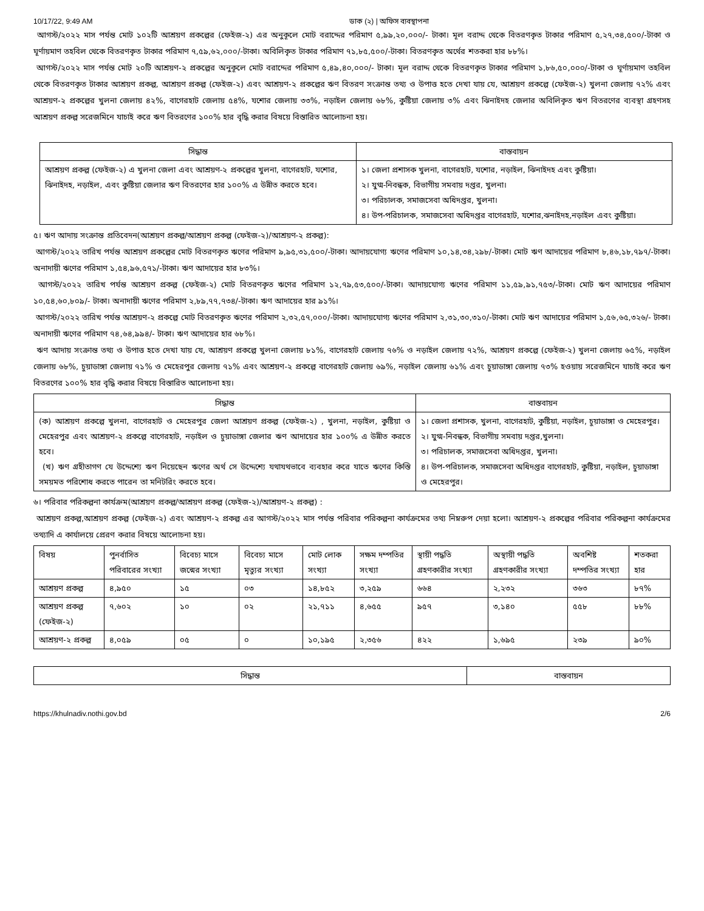10/17/22, 9:49 AM ডাক (২) | অফিস ব্যবস্থাপনা
আগস্ট/২০২২ মাস পর্যন্ত মোট ১০২টি আশ্রয়ণ প্রকল্পের (ফেইজ-২) এর অনুকূলে মোট বরাদ্দের পরিমাণ ৫,৯৯,২০,০০০/- টাকা। মূল বরাদ্দ থেকে বিতরণকৃত টাকার পরিমাণ ৫,২৭,৩৪,৫০০/-টাকা ও ঘূর্ণায়মাণ তহবিল থেকে বিতরণকৃত টাকার পরিমাণ ৭,৫৯,৬২,০০০/-টাকা। অবিলিকৃত টাকার পরিমাণ ৭১,৮৫,৫০০/-টাকা। বিতরণকৃত অর্থের শতকরা হার ৮৮%।
আগস্ট/২০২২ মাস পর্যন্ত মোট ২০টি আশ্রয়ণ-২ প্রকল্পের অনুকূলে মোট বরাদ্দের পরিমাণ ৫,৪৯,৪০,০০০/- টাকা। মূল বরাদ্দ থেকে বিতরণকৃত টাকার পরিমাণ ১,৮৬,৫০,০০০/-টাকা ও ঘূর্ণায়মাণ তহবিল থেকে বিতরণকৃত টাকার আশ্রয়ণ প্রকল্প, আশ্রয়ণ প্রকল্প (ফেইজ-২) এবং আশ্রয়ণ-২ প্রকল্পের ঋণ বিতরণ সংক্রান্ত তথ্য ও উপাত্ত হতে দেখা যায় যে, আশ্রয়ণ প্রকল্পে (ফেইজ-২) খুলনা জেলায় ৭২% এবং আশ্রয়ণ-২ প্রকল্পের খুলনা জেলায় ৪২%, বাগেরহাট জেলায় ৫৪%, যশোর জেলায় ৩৩%, নড়াইল জেলায় ৬৮%, কুষ্টিয়া জেলায় ৩% এবং ঝিনাইদহ জেলার অবিলিকৃত ঋণ বিতরণের ব্যবস্থা গ্রহণসহ আশ্রয়ণ প্রকল্প সরেজমিনে যাচাই করে ঋণ বিতরণের ১০০% হার বৃদ্ধি করার বিষয়ে বিস্তারিত আলোচনা হয়।
| সিদ্ধান্ত | বাস্তবায়ন |
| --- | --- |
| আশ্রয়ণ প্রকল্প (ফেইজ-২) এ খুলনা জেলা এবং আশ্রয়ণ-২ প্রকল্পের খুলনা, বাগেরহাট, যশোর, ঝিনাইদহ, নড়াইল, এবং কুষ্টিয়া জেলার ঋণ বিতরণের হার ১০০% এ উন্নীত করতে হবে। | ১। জেলা প্রশাসক খুলনা, বাগেরহাট, যশোর, নড়াইল, ঝিনাইদহ এবং কুষ্টিয়া। ২। যুগ্ম-নিবন্ধক, বিভাগীয় সমবায় দপ্তর, খুলনা। ৩। পরিচালক, সমাজসেবা অধিদপ্তর, খুলনা। ৪। উপ-পরিচালক, সমাজসেবা অধিদপ্তর বাগেরহাট, যশোর,ঝনাইদহ,নড়াইল এবং কুষ্টিয়া। |
৫। ঋণ আদায় সংক্রান্ত প্রতিবেদন(আশ্রয়ণ প্রকল্প/আশ্রয়ণ প্রকল্প (ফেইজ-২)/আশ্রয়ণ-২ প্রকল্প):
আগস্ট/২০২২ তারিখ পর্যন্ত আশ্রয়ণ প্রকল্পের মোট বিতরণকৃত ঋণের পরিমাণ ৯,৯৫,৩১,৫০০/-টাকা। আদায়যোগ্য ঋণের পরিমাণ ১০,১৪,৩৪,২৯৮/-টাকা। মোট ঋণ আদায়ের পরিমাণ ৮,৪৬,১৮,৭৯৭/-টাকা। অনাদায়ী ঋণের পরিমাণ ১,৫৪,৯৬,৫৭১/-টাকা। ঋণ আদায়ের হার ৮৩%।
আগস্ট/২০২২ তারিখ পর্যন্ত আশ্রয়ণ প্রকল্প (ফেইজ-২) মোট বিতরণকৃত ঋণের পরিমাণ ১২,৭৯,৫৩,৫০০/-টাকা। আদায়যোগ্য ঋণের পরিমাণ ১১,৫৯,৯১,৭৫৩/-টাকা। মোট ঋণ আদায়ের পরিমাণ ১০,৫৪,৬০,৮০৯/- টাকা। অনাদায়ী ঋণের পরিমাণ ২,৮৯,৭৭,৭৩৪/-টাকা। ঋণ আদায়ের হার ৯১%।
আগস্ট/২০২২ তারিখ পর্যন্ত আশ্রয়ণ-২ প্রকল্পে মোট বিতরণকৃত ঋণের পরিমাণ ২,৩২,৫৭,০০০/-টাকা। আদায়যোগ্য ঋণের পরিমাণ ২,৩১,৩০,৩১০/-টাকা। মোট ঋণ আদায়ের পরিমাণ ১,৫৬,৬৫,৩২৬/- টাকা। অনাদায়ী ঋণের পরিমাণ ৭৪,৬৪,৯৯৪/- টাকা। ঋণ আদায়ের হার ৬৮%।
ঋণ আদায় সংক্রান্ত তথ্য ও উপাত্ত হতে দেখা যায় যে, আশ্রয়ণ প্রকল্পে খুলনা জেলায় ৮১%, বাগেরহাট জেলায় ৭৬% ও নড়াইল জেলায় ৭২%, আশ্রয়ণ প্রকল্পে (ফেইজ-২) খুলনা জেলায় ৬৫%, নড়াইল জেলায় ৬৮%, চুয়াডাঙ্গা জেলায় ৭১% ও মেহেরপুর জেলায় ৭১% এবং আশ্রয়ণ-২ প্রকল্পে বাগেরহাট জেলায় ৬৯%, নড়াইল জেলায় ৬১% এবং চুয়াডাঙ্গা জেলায় ৭৩% হওয়ায় সরেজমিনে যাচাই করে ঋণ বিতরণের ১০০% হার বৃদ্ধি করার বিষয়ে বিস্তারিত আলোচনা হয়।
| সিদ্ধান্ত | বাস্তবায়ন |
| --- | --- |
| (ক) আশ্রয়ণ প্রকল্পে খুলনা, বাগেরহাট ও মেহেরপুর জেলা আশ্রয়ণ প্রকল্প (ফেইজ-২) , খুলনা, নড়াইল, কুষ্টিয়া ও মেহেরপুর এবং আশ্রয়ণ-২ প্রকল্পে বাগেরহাট, নড়াইল ও চুয়াডাঙ্গা জেলার ঋণ আদায়ের হার ১০০% এ উন্নীত করতে হবে। (খ) ঋণ গ্রহীতাগণ যে উদ্দেশ্যে ঋণ নিয়েছেন ঋণের অর্থ সে উদ্দেশ্যে যথাযথভাবে ব্যবহার করে যাতে ঋণের কিস্তি সময়মত পরিশোধ করতে পারেন তা মনিটরিং করতে হবে। | ১। জেলা প্রশাসক, খুলনা, বাগেরহাট, কুষ্টিয়া, নড়াইল, চুয়াডাঙ্গা ও মেহেরপুর। ২। যুগ্ম-নিবন্ধক, বিভাগীয় সমবায় দপ্তর,খুলনা। ৩। পরিচালক, সমাজসেবা অধিদপ্তর, খুলনা। ৪। উপ-পরিচালক, সমাজসেবা অধিদপ্তর বাগেরহাট, কুষ্টিয়া, নড়াইল, চুয়াডাঙ্গা ও মেহেরপুর। |
৬। পরিবার পরিকল্পনা কার্যক্রম(আশ্রয়ণ প্রকল্প/আশ্রয়ণ প্রকল্প (ফেইজ-২)/আশ্রয়ণ-২ প্রকল্প) :
আশ্রয়ণ প্রকল্প,আশ্রয়ণ প্রকল্প (ফেইজ-২) এবং আশ্রয়ণ-২ প্রকল্প এর আগস্ট/২০২২ মাস পর্যন্ত পরিবার পরিকল্পনা কার্যক্রমের তথ্য নিম্নরুপ দেয়া হলো। আশ্রয়ণ-২ প্রকল্পের পরিবার পরিকল্পনা কার্যক্রমের তথ্যাদি এ কার্যালয়ে প্রেরণ করার বিষয়ে আলোচনা হয়।
| বিষয় | পুনর্বাসিত পরিবারের সংখ্যা | বিবেচ্য মাসে জন্মের সংখ্যা | বিবেচ্য মাসে মৃত্যুর সংখ্যা | মোট লোক সংখ্যা | সক্ষম দম্পতির সংখ্যা | স্থায়ী পদ্ধতি গ্রহণকারীর সংখ্যা | অস্থায়ী পদ্ধতি গ্রহণকারীর সংখ্যা | অবশিষ্ট দম্পতির সংখ্যা | শতকরা হার |
| আশ্রয়ণ প্রকল্প | ৪,৯৫০ | ১৫ | ০৩ | ১৪,৮৫২ | ৩,২৫৯ | ৬৬৪ | ২,২৩২ | ৩৬৩ | ৮৭% |
| আশ্রয়ণ প্রকল্প (ফেইজ-২) | ৭,৬০২ | ১০ | ০২ | ২১,৭১১ | ৪,৬৫৫ | ৯৫৭ | ৩,১৪০ | ৫৫৮ | ৮৮% |
| আশ্রয়ণ-২ প্রকল্প | ৪,০৫৯ | ০৫ | ০ | ১০,১৯৫ | ২,৩৫৬ | ৪২২ | ১,৬৯৫ | ২৩৯ | ৯০% |
| সিদ্ধান্ত | বাস্তবায়ন |
| --- | --- |
https://khulnadiv.nothi.gov.bd 2/6